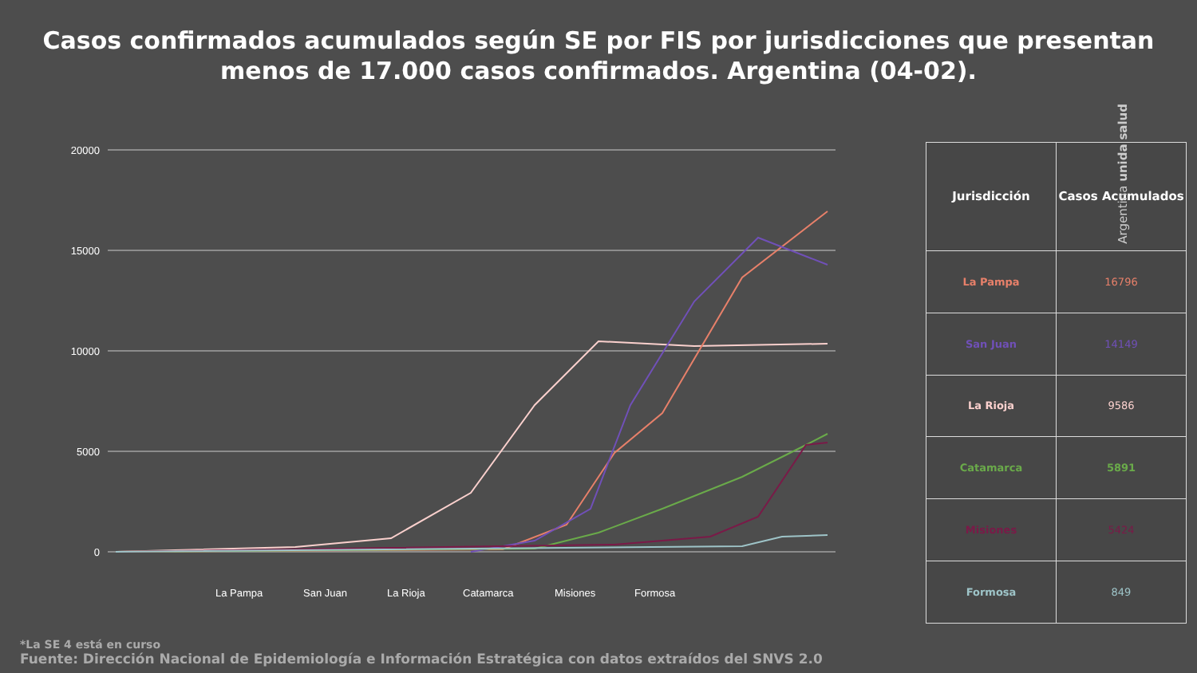Casos confirmados acumulados según SE por FIS por jurisdicciones que presentan
menos de 17.000 casos confirmados. Argentina (04-02).
20000
15000
10000
5000
0
La Pampa
San Juan
La Rioja
Catamarca
Misiones
Formosa
| Jurisdicción | Casos Acumulados |
| --- | --- |
| La Pampa | 16796 |
| San Juan | 14149 |
| La Rioja | 9586 |
| Catamarca | 5891 |
| Misiones | 5424 |
| Formosa | 849 |
Argentina unida salud
*La SE 4 está en curso
Fuente: Dirección Nacional de Epidemiología e Información Estratégica con datos extraídos del SNVS 2.0